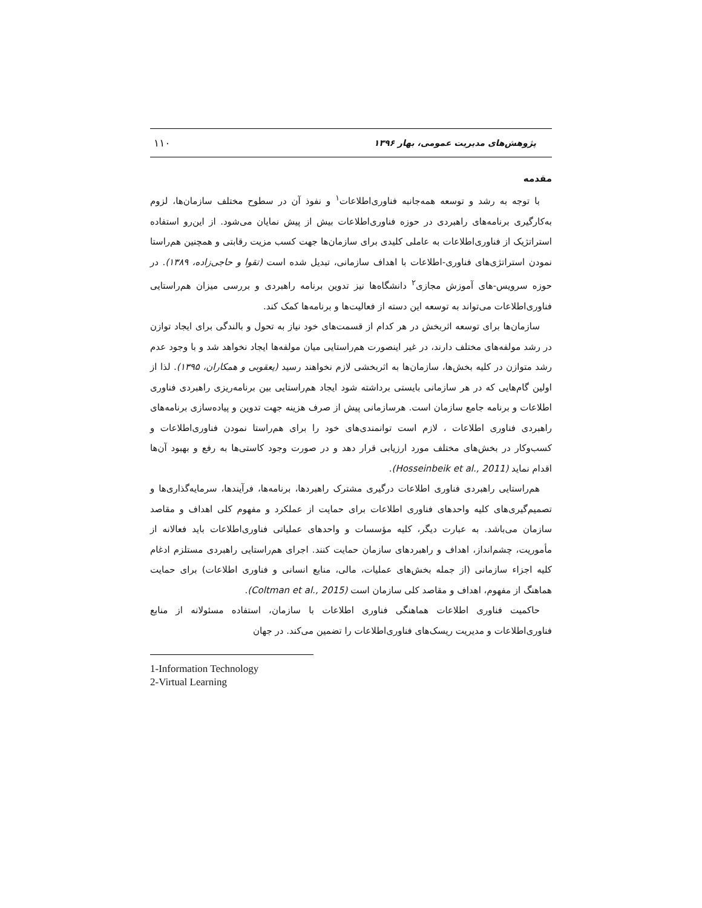پژوهش‌های مدیریت عمومی، بهار ۱۳۹۶ ۱۱۰
مقدمه
با توجه به رشد و توسعه همه‌جانبه فناوری‌اطلاعات<sup>۱</sup> و نفوذ آن در سطوح مختلف سازمان‌ها، لزوم به‌کارگیری برنامه‌های راهبردی در حوزه فناوری‌اطلاعات بیش از پیش نمایان می‌شود. از این‌رو استفاده استراتژیک از فناوری‌اطلاعات به عاملی کلیدی برای سازمان‌ها جهت کسب مزیت رقابتی و همچنین هم‌راستا نمودن استراتژی‌های فناوری-اطلاعات با اهداف سازمانی، تبدیل شده است (تقوا و حاجی‌زاده، ۱۳۸۹). در حوزه سرویس-های آموزش مجازی<sup>۲</sup> دانشگاه‌ها نیز تدوین برنامه راهبردی و بررسی میزان هم‌راستایی فناوری‌اطلاعات می‌تواند به توسعه این دسته از فعالیت‌ها و برنامه‌ها کمک کند.
سازمان‌ها برای توسعه اثربخش در هر کدام از قسمت‌های خود نیاز به تحول و بالندگی برای ایجاد توازن در رشد مولفه‌های مختلف دارند، در غیر اینصورت هم‌راستایی میان مولفه‌ها ایجاد نخواهد شد و با وجود عدم رشد متوازن در کلیه بخش‌ها، سازمان‌ها به اثربخشی لازم نخواهند رسید (یعقوبی و همکاران، ۱۳۹۵). لذا از اولین گام‌هایی که در هر سازمانی بایستی برداشته شود ایجاد هم‌راستایی بین برنامه‌ریزی راهبردی فناوری اطلاعات و برنامه جامع سازمان است. هرسازمانی پیش از صرف هزینه جهت تدوین و پیاده‌سازی برنامه‌های راهبردی فناوری اطلاعات ، لازم است توانمندی‌های خود را برای هم‌راستا نمودن فناوری‌اطلاعات و کسب‌وکار در بخش‌های مختلف مورد ارزیابی قرار دهد و در صورت وجود کاستی‌ها به رفع و بهبود آن‌ها اقدام نماید (Hosseinbeik et al., 2011).
هم‌راستایی راهبردی فناوری اطلاعات درگیری مشترک راهبردها، برنامه‌ها، فرآیندها، سرمایه‌گذاری‌ها و تصمیم‌گیری‌های کلیه واحدهای فناوری اطلاعات برای حمایت از عملکرد و مفهوم کلی اهداف و مقاصد سازمان می‌باشد. به عبارت دیگر، کلیه مؤسسات و واحدهای عملیاتی فناوری‌اطلاعات باید فعالانه از مأموریت، چشم‌انداز، اهداف و راهبردهای سازمان حمایت کنند. اجرای هم‌راستایی راهبردی مستلزم ادغام کلیه اجزاء سازمانی (از جمله بخش‌های عملیات، مالی، منابع انسانی و فناوری اطلاعات) برای حمایت هماهنگ از مفهوم، اهداف و مقاصد کلی سازمان است (Coltman et al., 2015).
حاکمیت فناوری اطلاعات هماهنگی فناوری اطلاعات با سازمان، استفاده مسئولانه از منابع فناوری‌اطلاعات و مدیریت ریسک‌های فناوری‌اطلاعات را تضمین می‌کند. در جهان
1-Information Technology
2-Virtual Learning